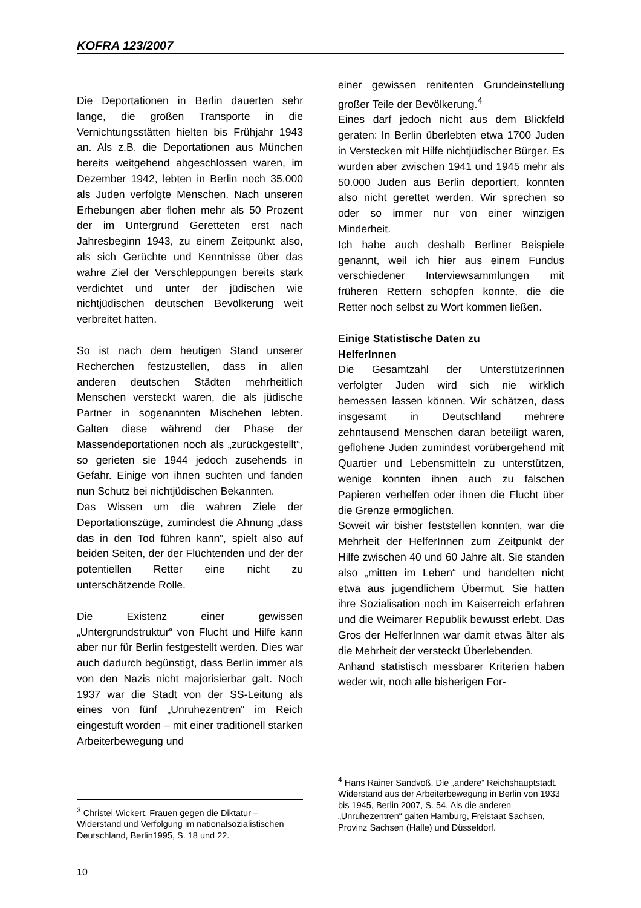KOFRA 123/2007
Die Deportationen in Berlin dauerten sehr lange, die großen Transporte in die Vernichtungsstätten hielten bis Frühjahr 1943 an. Als z.B. die Deportationen aus München bereits weitgehend abgeschlossen waren, im Dezember 1942, lebten in Berlin noch 35.000 als Juden verfolgte Menschen. Nach unseren Erhebungen aber flohen mehr als 50 Prozent der im Untergrund Geretteten erst nach Jahresbeginn 1943, zu einem Zeitpunkt also, als sich Gerüchte und Kenntnisse über das wahre Ziel der Verschleppungen bereits stark verdichtet und unter der jüdischen wie nichtjüdischen deutschen Bevölkerung weit verbreitet hatten.
So ist nach dem heutigen Stand unserer Recherchen festzustellen, dass in allen anderen deutschen Städten mehrheitlich Menschen versteckt waren, die als jüdische Partner in sogenannten Mischehen lebten. Galten diese während der Phase der Massendeportationen noch als „zurückgestellt“, so gerieten sie 1944 jedoch zusehends in Gefahr. Einige von ihnen suchten und fanden nun Schutz bei nichtjüdischen Bekannten.
Das Wissen um die wahren Ziele der Deportationszüge, zumindest die Ahnung „dass das in den Tod führen kann“, spielt also auf beiden Seiten, der der Flüchtenden und der der potentiellen Retter eine nicht zu unterschätzende Rolle.
Die Existenz einer gewissen „Untergrundstruktur“ von Flucht und Hilfe kann aber nur für Berlin festgestellt werden. Dies war auch dadurch begünstigt, dass Berlin immer als von den Nazis nicht majorisierbar galt. Noch 1937 war die Stadt von der SS-Leitung als eines von fünf „Unruhezentren“ im Reich eingestuft worden – mit einer traditionell starken Arbeiterbewegung und
<sup>3</sup> Christel Wickert, Frauen gegen die Diktatur – Widerstand und Verfolgung im nationalsozialistischen Deutschland, Berlin1995, S. 18 und 22.
einer gewissen renitenten Grundeinstellung großer Teile der Bevölkerung.<sup>4</sup>
Eines darf jedoch nicht aus dem Blickfeld geraten: In Berlin überlebten etwa 1700 Juden in Verstecken mit Hilfe nichtjüdischer Bürger. Es wurden aber zwischen 1941 und 1945 mehr als 50.000 Juden aus Berlin deportiert, konnten also nicht gerettet werden. Wir sprechen so oder so immer nur von einer winzigen Minderheit.
Ich habe auch deshalb Berliner Beispiele genannt, weil ich hier aus einem Fundus verschiedener Interviewsammlungen mit früheren Rettern schöpfen konnte, die die Retter noch selbst zu Wort kommen ließen.
Einige Statistische Daten zu
HelferInnen
Die Gesamtzahl der UnterstützerInnen verfolgter Juden wird sich nie wirklich bemessen lassen können. Wir schätzen, dass insgesamt in Deutschland mehrere zehntausend Menschen daran beteiligt waren, geflohene Juden zumindest vorübergehend mit Quartier und Lebensmitteln zu unterstützen, wenige konnten ihnen auch zu falschen Papieren verhelfen oder ihnen die Flucht über die Grenze ermöglichen.
Soweit wir bisher feststellen konnten, war die Mehrheit der HelferInnen zum Zeitpunkt der Hilfe zwischen 40 und 60 Jahre alt. Sie standen also „mitten im Leben“ und handelten nicht etwa aus jugendlichem Übermut. Sie hatten ihre Sozialisation noch im Kaiserreich erfahren und die Weimarer Republik bewusst erlebt. Das Gros der HelferInnen war damit etwas älter als die Mehrheit der versteckt Überlebenden.
Anhand statistisch messbarer Kriterien haben weder wir, noch alle bisherigen For-
<sup>4</sup> Hans Rainer Sandvoß, Die „andere“ Reichshauptstadt. Widerstand aus der Arbeiterbewegung in Berlin von 1933 bis 1945, Berlin 2007, S. 54. Als die anderen „Unruhezentren“ galten Hamburg, Freistaat Sachsen, Provinz Sachsen (Halle) und Düsseldorf.
10